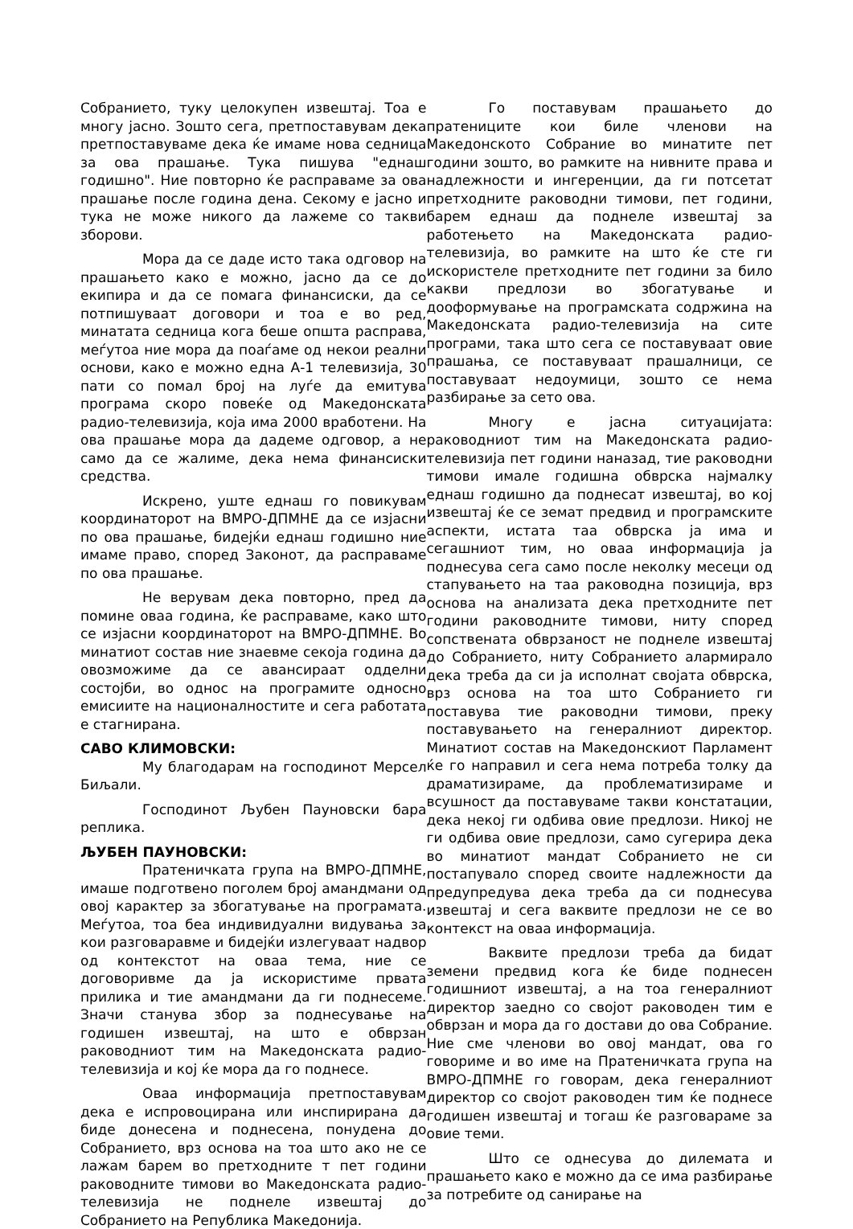Собранието, туку целокупен извештај. Тоа е многу јасно. Зошто сега, претпоставувам дека претпоставуваме дека ќе имаме нова седница за ова прашање. Тука пишува "еднаш годишно". Ние повторно ќе расправаме за ова прашање после година дена. Секому е јасно и тука не може никого да лажеме со такви зборови.
Мора да се даде исто така одговор на прашањето како е можно, јасно да се до екипира и да се помага финансиски, да се потпишуваат договори и тоа е во ред, минатата седница кога беше општа расправа, меѓутоа ние мора да поаѓаме од некои реални основи, како е можно една А-1 телевизија, 30 пати со помал број на луѓе да емитува програма скоро повеќе од Македонската радио-телевизија, која има 2000 вработени. На ова прашање мора да дадеме одговор, а не само да се жалиме, дека нема финансиски средства.
Искрено, уште еднаш го повикувам координаторот на ВМРО-ДПМНЕ да се изјасни по ова прашање, бидејќи еднаш годишно ние имаме право, според Законот, да расправаме по ова прашање.
Не верувам дека повторно, пред да помине оваа година, ќе расправаме, како што се изјасни координаторот на ВМРО-ДПМНЕ. Во минатиот состав ние знаевме секоја година да овозможиме да се авансираат одделни состојби, во однос на програмите односно емисиите на националностите и сега работата е стагнирана.
САВО КЛИМОВСКИ:
Му благодарам на господинот Мерсел Биљали.
Господинот Љубен Пауновски бара реплика.
ЉУБЕН ПАУНОВСКИ:
Пратеничката група на ВМРО-ДПМНЕ, имаше подготвено поголем број амандмани од овој карактер за збогатување на програмата. Меѓутоа, тоа беа индивидуални видувања за кои разговаравме и бидејќи излегуваат надвор од контекстот на оваа тема, ние се договоривме да ја искористиме првата прилика и тие амандмани да ги поднесеме. Значи станува збор за поднесување на годишен извештај, на што е обврзан раководниот тим на Македонската радио-телевизија и кој ќе мора да го поднесе.
Оваа информација претпоставувам дека е испровоцирана или инспирирана да биде донесена и поднесена, понудена до Собранието, врз основа на тоа што ако не се лажам барем во претходните т пет години раководните тимови во Македонската радио-телевизија не поднеле извештај до Собранието на Република Македонија.
Го поставувам прашањето до пратениците кои биле членови на Македонското Собрание во минатите пет години зошто, во рамките на нивните права и надлежности и ингеренции, да ги потсетат претходните раководни тимови, пет години, барем еднаш да поднеле извештај за работењето на Македонската радио-телевизија, во рамките на што ќе сте ги искористеле претходните пет години за било какви предлози во збогатување и дооформување на програмската содржина на Македонската радио-телевизија на сите програми, така што сега се поставуваат овие прашања, се поставуваат прашалници, се поставуваат недоумици, зошто се нема разбирање за сето ова.
Многу е јасна ситуацијата: раководниот тим на Македонската радио-телевизија пет години наназад, тие раководни тимови имале годишна обврска најмалку еднаш годишно да поднесат извештај, во кој извештај ќе се земат предвид и програмските аспекти, истата таа обврска ја има и сегашниот тим, но оваа информација ја поднесува сега само после неколку месеци од стапувањето на таа раководна позиција, врз основа на анализата дека претходните пет години раководните тимови, ниту според сопствената обврзаност не поднеле извештај до Собранието, ниту Собранието алармирало дека треба да си ја исполнат својата обврска, врз основа на тоа што Собранието ги поставува тие раководни тимови, преку поставувањето на генералниот директор. Минатиот состав на Македонскиот Парламент ќе го направил и сега нема потреба толку да драматизираме, да проблематизираме и всушност да поставуваме такви констатации, дека некој ги одбива овие предлози. Никој не ги одбива овие предлози, само сугерира дека во минатиот мандат Собранието не си постапувало според своите надлежности да предупредува дека треба да си поднесува извештај и сега ваквите предлози не се во контекст на оваа информација.
Ваквите предлози треба да бидат земени предвид кога ќе биде поднесен годишниот извештај, а на тоа генералниот директор заедно со својот раководен тим е обврзан и мора да го достави до ова Собрание. Ние сме членови во овој мандат, ова го говориме и во име на Пратеничката група на ВМРО-ДПМНЕ го говорам, дека генералниот директор со својот раководен тим ќе поднесе годишен извештај и тогаш ќе разговараме за овие теми.
Што се однесува до дилемата и прашањето како е можно да се има разбирање за потребите од санирање на